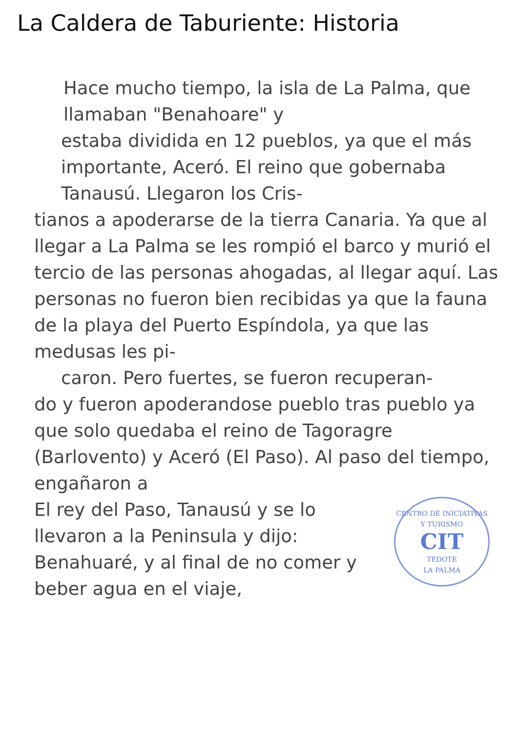La Caldera de Taburiente: Historia
Hace mucho tiempo, la isla de La Palma, que llamaban "Benahoare" y
estaba dividida en 12 pueblos, ya que el más importante, Aceró. El reino que gobernaba Tanausú. Llegaron los Cris-
tianos a apoderarse de la tierra Canaria. Ya que al llegar a La Palma se les rompió el barco y murió el tercio de las personas ahogadas, al llegar aquí. Las personas no fueron bien recibidas ya que la fauna de la playa del Puerto Espíndola, ya que las medusas les pi-
caron. Pero fuertes, se fueron recuperan-
do y fueron apoderandose pueblo tras pueblo ya que solo quedaba el reino de Tagoragre (Barlovento) y Aceró (El Paso). Al paso del tiempo, engañaron a
CENTRO DE INICIATIVAS Y TURISMO
CIT
TEDOTE
LA PALMA
El rey del Paso, Tanausú y se lo llevaron a la Peninsula y dijo: Benahuaré, y al final de no comer y beber agua en el viaje,